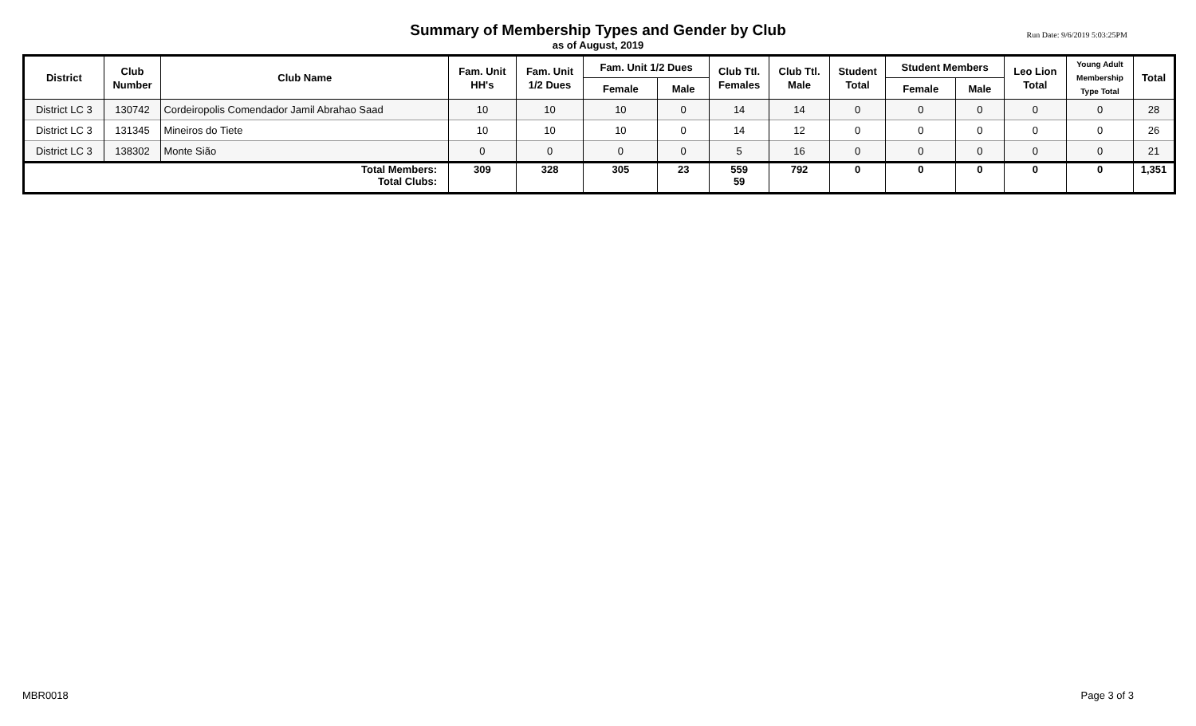Summary of Membership Types and Gender by Club
as of August, 2019
Run Date: 9/6/2019 5:03:25PM
| District | Club Number | Club Name | Fam. Unit HH's | Fam. Unit 1/2 Dues | Fam. Unit 1/2 Dues | | Club Ttl. Females | Club Ttl. Male | Student Total | Student Members | | Leo Lion Total | Young Adult Membership Type Total | Total |
| --- | --- | --- | --- | --- | --- | --- | --- | --- | --- | --- | --- | --- | --- | --- |
| | | | | | Female | Male | | | | Female | Male | | | |
| District LC 3 | 130742 | Cordeiropolis Comendador Jamil Abrahao Saad | 10 | 10 | 10 | 0 | 14 | 14 | 0 | 0 | 0 | 0 | 0 | 28 |
| District LC 3 | 131345 | Mineiros do Tiete | 10 | 10 | 10 | 0 | 14 | 12 | 0 | 0 | 0 | 0 | 0 | 26 |
| District LC 3 | 138302 | Monte Sião | 0 | 0 | 0 | 0 | 5 | 16 | 0 | 0 | 0 | 0 | 0 | 21 |
| Total Members: Total Clubs: | | | 309 | 328 | 305 | 23 | 559 59 | 792 | 0 | 0 | 0 | 0 | 0 | 1,351 |
MBR0018 Page 3 of 3